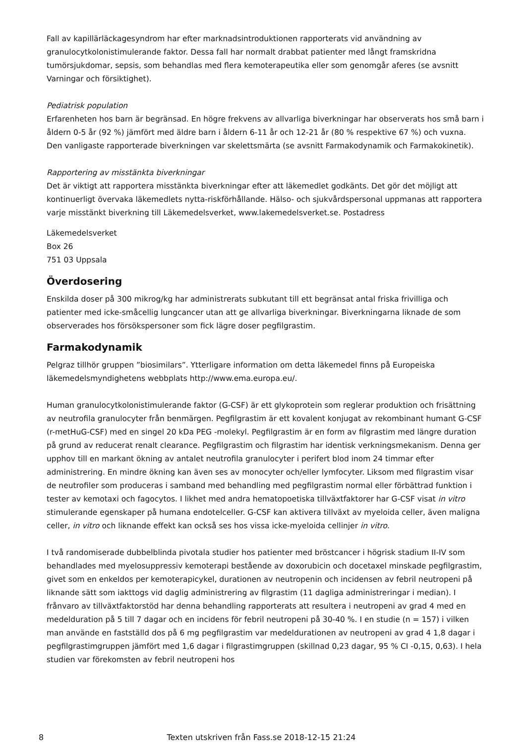Fall av kapillärläckagesyndrom har efter marknadsintroduktionen rapporterats vid användning av granulocytkolonistimulerande faktor. Dessa fall har normalt drabbat patienter med långt framskridna tumörsjukdomar, sepsis, som behandlas med flera kemoterapeutika eller som genomgår aferes (se avsnitt Varningar och försiktighet).
Pediatrisk population
Erfarenheten hos barn är begränsad. En högre frekvens av allvarliga biverkningar har observerats hos små barn i åldern 0-5 år (92 %) jämfört med äldre barn i åldern 6-11 år och 12-21 år (80 % respektive 67 %) och vuxna. Den vanligaste rapporterade biverkningen var skelettsmärta (se avsnitt Farmakodynamik och Farmakokinetik).
Rapportering av misstänkta biverkningar
Det är viktigt att rapportera misstänkta biverkningar efter att läkemedlet godkänts. Det gör det möjligt att kontinuerligt övervaka läkemedlets nytta-riskförhållande. Hälso- och sjukvårdspersonal uppmanas att rapportera varje misstänkt biverkning till Läkemedelsverket, www.lakemedelsverket.se. Postadress
Läkemedelsverket
Box 26
751 03 Uppsala
Överdosering
Enskilda doser på 300 mikrog/kg har administrerats subkutant till ett begränsat antal friska frivilliga och patienter med icke-småcellig lungcancer utan att ge allvarliga biverkningar. Biverkningarna liknade de som observerades hos försökspersoner som fick lägre doser pegfilgrastim.
Farmakodynamik
Pelgraz tillhör gruppen ”biosimilars”. Ytterligare information om detta läkemedel finns på Europeiska läkemedelsmyndighetens webbplats http://www.ema.europa.eu/.
Human granulocytkolonistimulerande faktor (G-CSF) är ett glykoprotein som reglerar produktion och frisättning av neutrofila granulocyter från benmärgen. Pegfilgrastim är ett kovalent konjugat av rekombinant humant G-CSF (r-metHuG-CSF) med en singel 20 kDa PEG -molekyl. Pegfilgrastim är en form av filgrastim med längre duration på grund av reducerat renalt clearance. Pegfilgrastim och filgrastim har identisk verkningsmekanism. Denna ger upphov till en markant ökning av antalet neutrofila granulocyter i perifert blod inom 24 timmar efter administrering. En mindre ökning kan även ses av monocyter och/eller lymfocyter. Liksom med filgrastim visar de neutrofiler som produceras i samband med behandling med pegfilgrastim normal eller förbättrad funktion i tester av kemotaxi och fagocytos. I likhet med andra hematopoetiska tillväxtfaktorer har G-CSF visat in vitro stimulerande egenskaper på humana endotelceller. G-CSF kan aktivera tillväxt av myeloida celler, även maligna celler, in vitro och liknande effekt kan också ses hos vissa icke-myeloida cellinjer in vitro.
I två randomiserade dubbelblinda pivotala studier hos patienter med bröstcancer i högrisk stadium II-IV som behandlades med myelosuppressiv kemoterapi bestående av doxorubicin och docetaxel minskade pegfilgrastim, givet som en enkeldos per kemoterapicykel, durationen av neutropenin och incidensen av febril neutropeni på liknande sätt som iakttogs vid daglig administrering av filgrastim (11 dagliga administreringar i median). I frånvaro av tillväxtfaktorstöd har denna behandling rapporterats att resultera i neutropeni av grad 4 med en medelduration på 5 till 7 dagar och en incidens för febril neutropeni på 30-40 %. I en studie (n = 157) i vilken man använde en fastställd dos på 6 mg pegfilgrastim var medeldurationen av neutropeni av grad 4 1,8 dagar i pegfilgrastimgruppen jämfört med 1,6 dagar i filgrastimgruppen (skillnad 0,23 dagar, 95 % CI -0,15, 0,63). I hela studien var förekomsten av febril neutropeni hos
8
Texten utskriven från Fass.se 2018-12-15 21:24